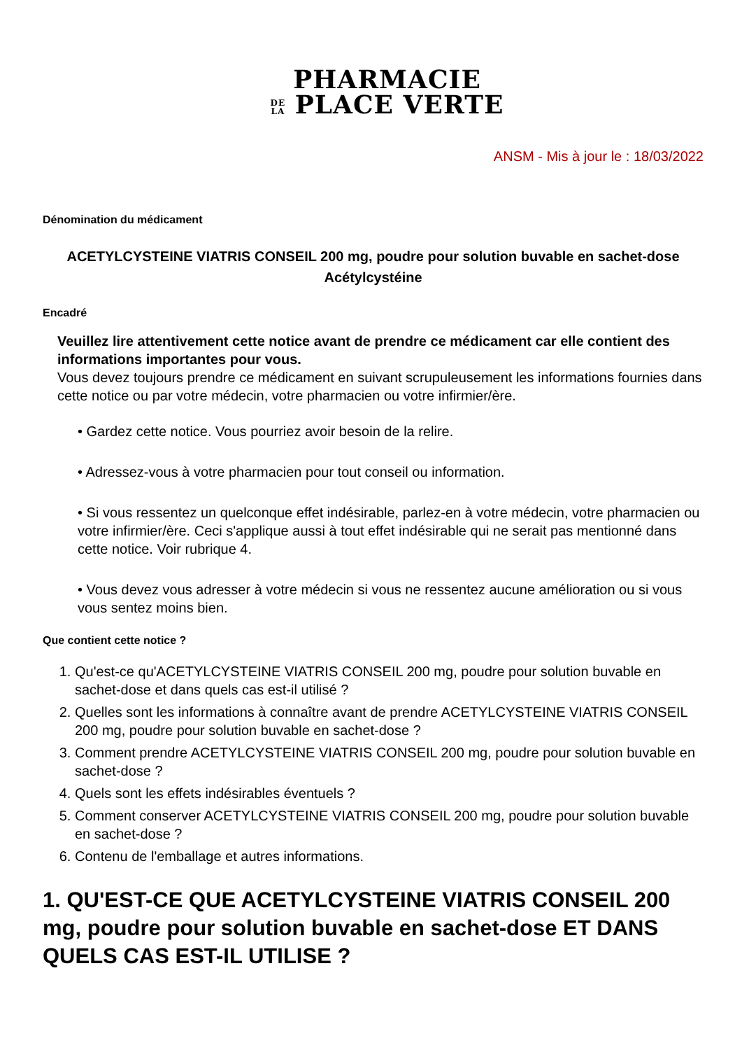PHARMACIE
DE
LA PLACE VERTE
ANSM - Mis à jour le : 18/03/2022
Dénomination du médicament
ACETYLCYSTEINE VIATRIS CONSEIL 200 mg, poudre pour solution buvable en sachet-dose
Acétylcystéine
Encadré
Veuillez lire attentivement cette notice avant de prendre ce médicament car elle contient des informations importantes pour vous.
Vous devez toujours prendre ce médicament en suivant scrupuleusement les informations fournies dans cette notice ou par votre médecin, votre pharmacien ou votre infirmier/ère.
• Gardez cette notice. Vous pourriez avoir besoin de la relire.
• Adressez-vous à votre pharmacien pour tout conseil ou information.
• Si vous ressentez un quelconque effet indésirable, parlez-en à votre médecin, votre pharmacien ou votre infirmier/ère. Ceci s'applique aussi à tout effet indésirable qui ne serait pas mentionné dans cette notice. Voir rubrique 4.
• Vous devez vous adresser à votre médecin si vous ne ressentez aucune amélioration ou si vous vous sentez moins bien.
Que contient cette notice ?
1. Qu'est-ce qu'ACETYLCYSTEINE VIATRIS CONSEIL 200 mg, poudre pour solution buvable en sachet-dose et dans quels cas est-il utilisé ?
2. Quelles sont les informations à connaître avant de prendre ACETYLCYSTEINE VIATRIS CONSEIL 200 mg, poudre pour solution buvable en sachet-dose ?
3. Comment prendre ACETYLCYSTEINE VIATRIS CONSEIL 200 mg, poudre pour solution buvable en sachet-dose ?
4. Quels sont les effets indésirables éventuels ?
5. Comment conserver ACETYLCYSTEINE VIATRIS CONSEIL 200 mg, poudre pour solution buvable en sachet-dose ?
6. Contenu de l'emballage et autres informations.
1. QU'EST-CE QUE ACETYLCYSTEINE VIATRIS CONSEIL 200 mg, poudre pour solution buvable en sachet-dose ET DANS QUELS CAS EST-IL UTILISE ?